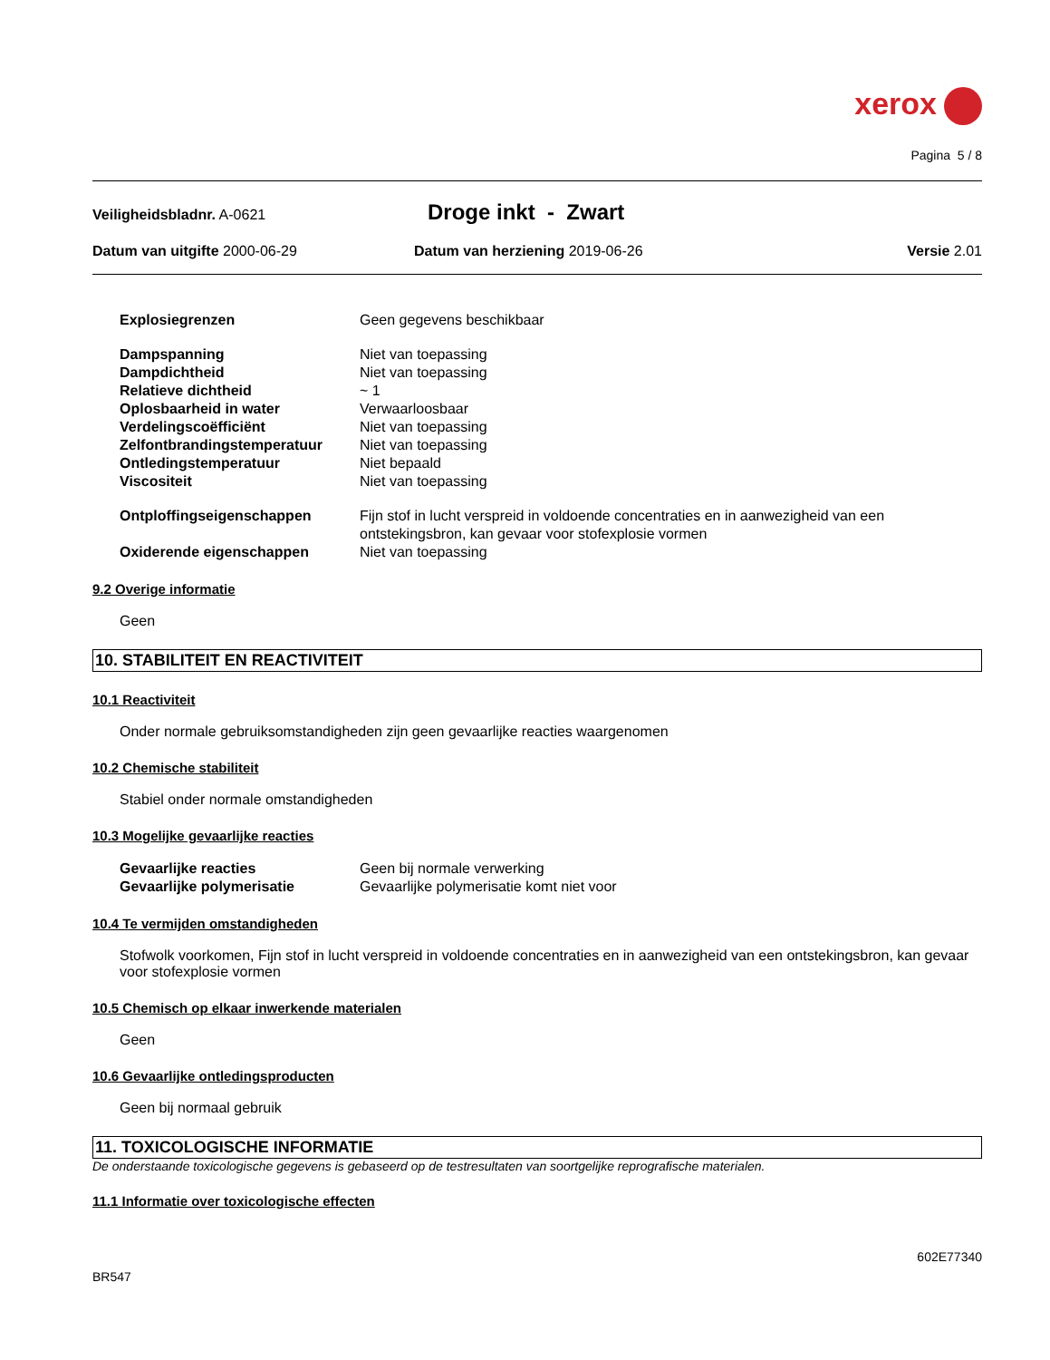xerox
Pagina 5 / 8
Veiligheidsbladnr. A-0621
Droge inkt - Zwart
Datum van uitgifte 2000-06-29 Datum van herziening 2019-06-26
Versie 2.01
| Explosiegrenzen | Geen gegevens beschikbaar |
| Dampspanning | Niet van toepassing |
| Dampdichtheid | Niet van toepassing |
| Relatieve dichtheid | ~ 1 |
| Oplosbaarheid in water | Verwaarloosbaar |
| Verdelingscoëfficiënt | Niet van toepassing |
| Zelfontbrandingstemperatuur | Niet van toepassing |
| Ontledingstemperatuur | Niet bepaald |
| Viscositeit | Niet van toepassing |
| Ontploffingseigenschappen | Fijn stof in lucht verspreid in voldoende concentraties en in aanwezigheid van een ontstekingsbron, kan gevaar voor stofexplosie vormen |
| Oxiderende eigenschappen | Niet van toepassing |
9.2 Overige informatie
Geen
10. STABILITEIT EN REACTIVITEIT
10.1 Reactiviteit
Onder normale gebruiksomstandigheden zijn geen gevaarlijke reacties waargenomen
10.2 Chemische stabiliteit
Stabiel onder normale omstandigheden
10.3 Mogelijke gevaarlijke reacties
| Gevaarlijke reacties | Geen bij normale verwerking |
| Gevaarlijke polymerisatie | Gevaarlijke polymerisatie komt niet voor |
10.4 Te vermijden omstandigheden
Stofwolk voorkomen, Fijn stof in lucht verspreid in voldoende concentraties en in aanwezigheid van een ontstekingsbron, kan gevaar voor stofexplosie vormen
10.5 Chemisch op elkaar inwerkende materialen
Geen
10.6 Gevaarlijke ontledingsproducten
Geen bij normaal gebruik
11. TOXICOLOGISCHE INFORMATIE
De onderstaande toxicologische gegevens is gebaseerd op de testresultaten van soortgelijke reprografische materialen.
11.1 Informatie over toxicologische effecten
602E77340
BR547